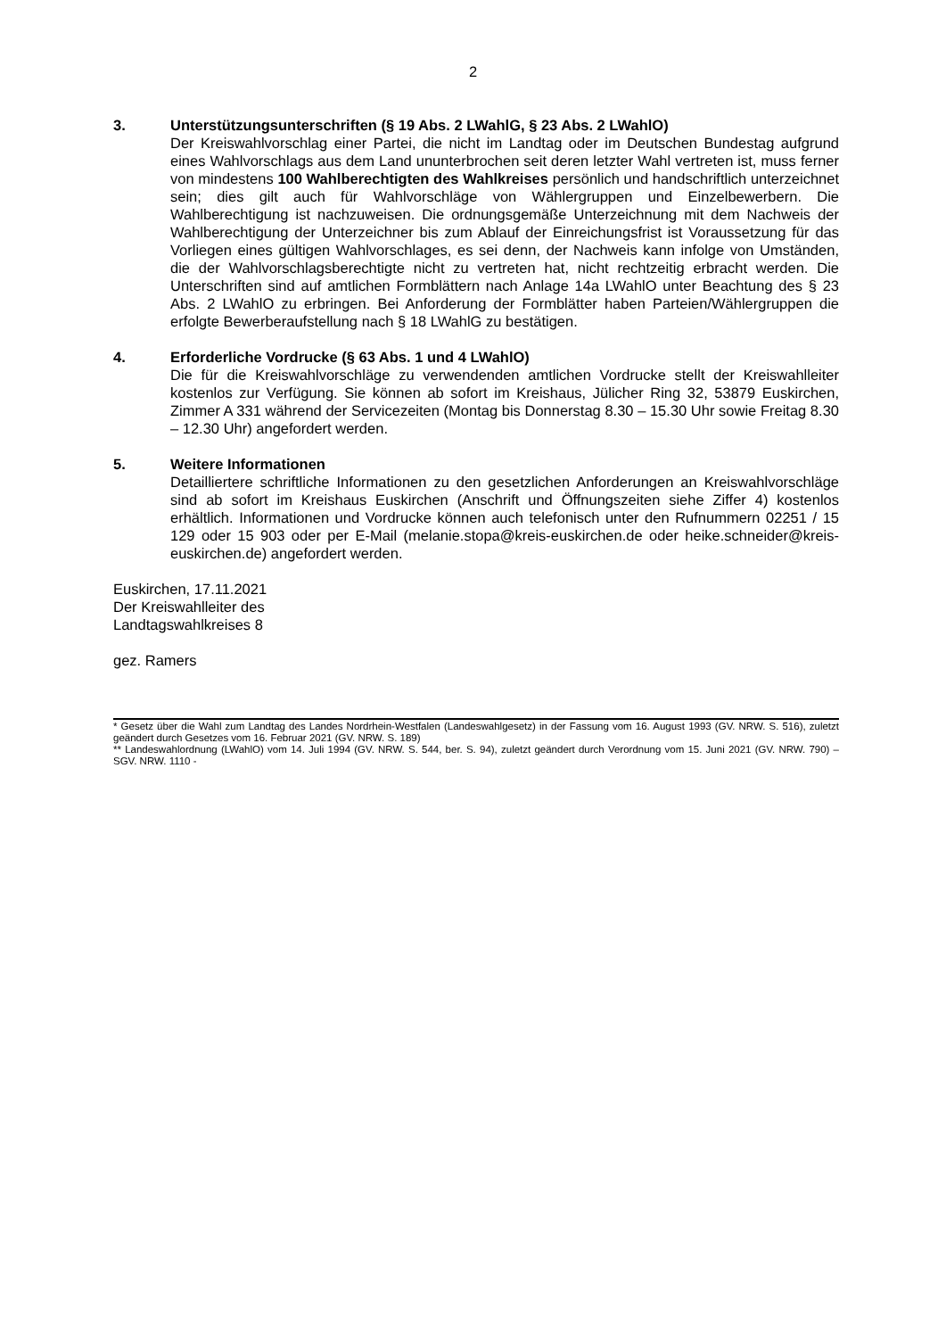2
3. Unterstützungsunterschriften (§ 19 Abs. 2 LWahlG, § 23 Abs. 2 LWahlO)
Der Kreiswahlvorschlag einer Partei, die nicht im Landtag oder im Deutschen Bundestag aufgrund eines Wahlvorschlags aus dem Land ununterbrochen seit deren letzter Wahl vertreten ist, muss ferner von mindestens 100 Wahlberechtigten des Wahlkreises persönlich und handschriftlich unterzeichnet sein; dies gilt auch für Wahlvorschläge von Wählergruppen und Einzelbewerbern. Die Wahlberechtigung ist nachzuweisen. Die ordnungsgemäße Unterzeichnung mit dem Nachweis der Wahlberechtigung der Unterzeichner bis zum Ablauf der Einreichungsfrist ist Voraussetzung für das Vorliegen eines gültigen Wahlvorschlages, es sei denn, der Nachweis kann infolge von Umständen, die der Wahlvorschlagsberechtigte nicht zu vertreten hat, nicht rechtzeitig erbracht werden. Die Unterschriften sind auf amtlichen Formblättern nach Anlage 14a LWahlO unter Beachtung des § 23 Abs. 2 LWahlO zu erbringen. Bei Anforderung der Formblätter haben Parteien/Wählergruppen die erfolgte Bewerberaufstellung nach § 18 LWahlG zu bestätigen.
4. Erforderliche Vordrucke (§ 63 Abs. 1 und 4 LWahlO)
Die für die Kreiswahlvorschläge zu verwendenden amtlichen Vordrucke stellt der Kreiswahlleiter kostenlos zur Verfügung. Sie können ab sofort im Kreishaus, Jülicher Ring 32, 53879 Euskirchen, Zimmer A 331 während der Servicezeiten (Montag bis Donnerstag 8.30 – 15.30 Uhr sowie Freitag 8.30 – 12.30 Uhr) angefordert werden.
5. Weitere Informationen
Detailliertere schriftliche Informationen zu den gesetzlichen Anforderungen an Kreiswahlvorschläge sind ab sofort im Kreishaus Euskirchen (Anschrift und Öffnungszeiten siehe Ziffer 4) kostenlos erhältlich. Informationen und Vordrucke können auch telefonisch unter den Rufnummern 02251 / 15 129 oder 15 903 oder per E-Mail (melanie.stopa@kreis-euskirchen.de oder heike.schneider@kreis-euskirchen.de) angefordert werden.
Euskirchen, 17.11.2021
Der Kreiswahlleiter des
Landtagswahlkreises 8
gez. Ramers
* Gesetz über die Wahl zum Landtag des Landes Nordrhein-Westfalen (Landeswahlgesetz) in der Fassung vom 16. August 1993 (GV. NRW. S. 516), zuletzt geändert durch Gesetzes vom 16. Februar 2021 (GV. NRW. S. 189)
** Landeswahlordnung (LWahlO) vom 14. Juli 1994 (GV. NRW. S. 544, ber. S. 94), zuletzt geändert durch Verordnung vom 15. Juni 2021 (GV. NRW. 790) – SGV. NRW. 1110 -